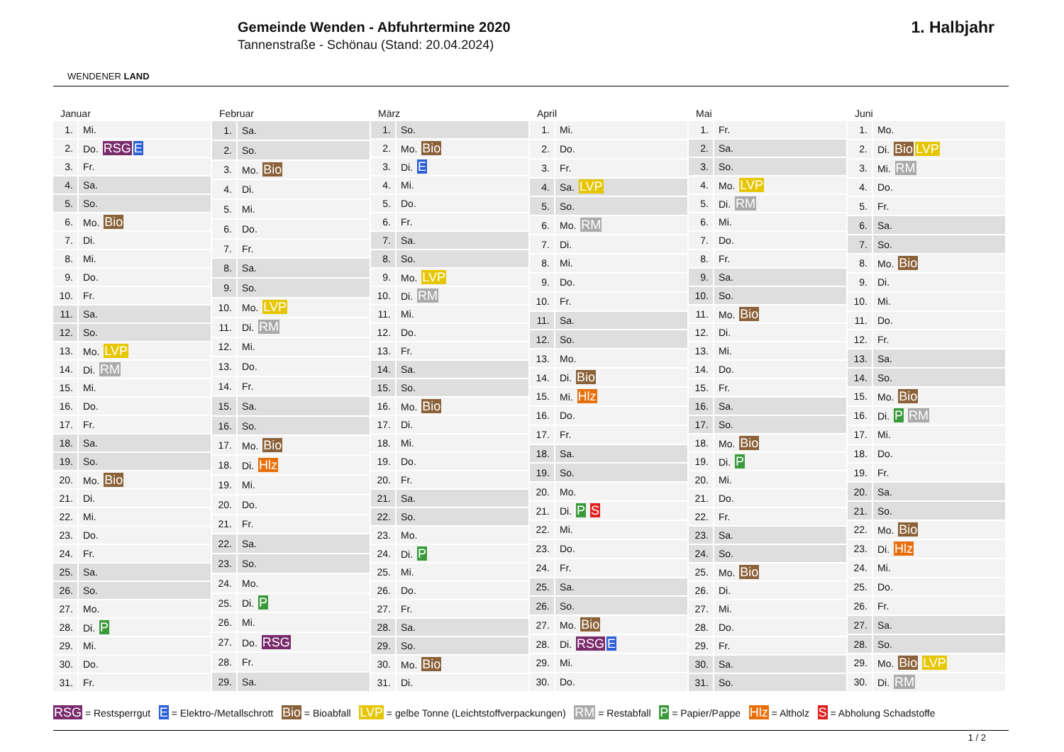WENDENER LAND
Gemeinde Wenden - Abfuhrtermine 2020
Tannenstraße - Schönau (Stand: 20.04.2024)
1. Halbjahr
Januar
| 1. | Mi. |
| 2. | Do. RSG E |
| 3. | Fr. |
| 4. | Sa. |
| 5. | So. |
| 6. | Mo. Bio |
| 7. | Di. |
| 8. | Mi. |
| 9. | Do. |
| 10. | Fr. |
| 11. | Sa. |
| 12. | So. |
| 13. | Mo. LVP |
| 14. | Di. RM |
| 15. | Mi. |
| 16. | Do. |
| 17. | Fr. |
| 18. | Sa. |
| 19. | So. |
| 20. | Mo. Bio |
| 21. | Di. |
| 22. | Mi. |
| 23. | Do. |
| 24. | Fr. |
| 25. | Sa. |
| 26. | So. |
| 27. | Mo. |
| 28. | Di. P |
| 29. | Mi. |
| 30. | Do. |
| 31. | Fr. |
Februar
| 1. | Sa. |
| 2. | So. |
| 3. | Mo. Bio |
| 4. | Di. |
| 5. | Mi. |
| 6. | Do. |
| 7. | Fr. |
| 8. | Sa. |
| 9. | So. |
| 10. | Mo. LVP |
| 11. | Di. RM |
| 12. | Mi. |
| 13. | Do. |
| 14. | Fr. |
| 15. | Sa. |
| 16. | So. |
| 17. | Mo. Bio |
| 18. | Di. Hlz |
| 19. | Mi. |
| 20. | Do. |
| 21. | Fr. |
| 22. | Sa. |
| 23. | So. |
| 24. | Mo. |
| 25. | Di. P |
| 26. | Mi. |
| 27. | Do. RSG |
| 28. | Fr. |
| 29. | Sa. |
März
| 1. | So. |
| 2. | Mo. Bio |
| 3. | Di. E |
| 4. | Mi. |
| 5. | Do. |
| 6. | Fr. |
| 7. | Sa. |
| 8. | So. |
| 9. | Mo. LVP |
| 10. | Di. RM |
| 11. | Mi. |
| 12. | Do. |
| 13. | Fr. |
| 14. | Sa. |
| 15. | So. |
| 16. | Mo. Bio |
| 17. | Di. |
| 18. | Mi. |
| 19. | Do. |
| 20. | Fr. |
| 21. | Sa. |
| 22. | So. |
| 23. | Mo. |
| 24. | Di. P |
| 25. | Mi. |
| 26. | Do. |
| 27. | Fr. |
| 28. | Sa. |
| 29. | So. |
| 30. | Mo. Bio |
| 31. | Di. |
April
| 1. | Mi. |
| 2. | Do. |
| 3. | Fr. |
| 4. | Sa. LVP |
| 5. | So. |
| 6. | Mo. RM |
| 7. | Di. |
| 8. | Mi. |
| 9. | Do. |
| 10. | Fr. |
| 11. | Sa. |
| 12. | So. |
| 13. | Mo. |
| 14. | Di. Bio |
| 15. | Mi. Hlz |
| 16. | Do. |
| 17. | Fr. |
| 18. | Sa. |
| 19. | So. |
| 20. | Mo. |
| 21. | Di. P S |
| 22. | Mi. |
| 23. | Do. |
| 24. | Fr. |
| 25. | Sa. |
| 26. | So. |
| 27. | Mo. Bio |
| 28. | Di. RSG E |
| 29. | Mi. |
| 30. | Do. |
Mai
| 1. | Fr. |
| 2. | Sa. |
| 3. | So. |
| 4. | Mo. LVP |
| 5. | Di. RM |
| 6. | Mi. |
| 7. | Do. |
| 8. | Fr. |
| 9. | Sa. |
| 10. | So. |
| 11. | Mo. Bio |
| 12. | Di. |
| 13. | Mi. |
| 14. | Do. |
| 15. | Fr. |
| 16. | Sa. |
| 17. | So. |
| 18. | Mo. Bio |
| 19. | Di. P |
| 20. | Mi. |
| 21. | Do. |
| 22. | Fr. |
| 23. | Sa. |
| 24. | So. |
| 25. | Mo. Bio |
| 26. | Di. |
| 27. | Mi. |
| 28. | Do. |
| 29. | Fr. |
| 30. | Sa. |
| 31. | So. |
Juni
| 1. | Mo. |
| 2. | Di. Bio LVP |
| 3. | Mi. RM |
| 4. | Do. |
| 5. | Fr. |
| 6. | Sa. |
| 7. | So. |
| 8. | Mo. Bio |
| 9. | Di. |
| 10. | Mi. |
| 11. | Do. |
| 12. | Fr. |
| 13. | Sa. |
| 14. | So. |
| 15. | Mo. Bio |
| 16. | Di. P RM |
| 17. | Mi. |
| 18. | Do. |
| 19. | Fr. |
| 20. | Sa. |
| 21. | So. |
| 22. | Mo. Bio |
| 23. | Di. Hlz |
| 24. | Mi. |
| 25. | Do. |
| 26. | Fr. |
| 27. | Sa. |
| 28. | So. |
| 29. | Mo. Bio LVP |
| 30. | Di. RM |
RSG = Restsperrgut E = Elektro-/Metallschrott Bio = Bioabfall LVP = gelbe Tonne (Leichtstoffverpackungen) RM = Restabfall P = Papier/Pappe Hlz = Altholz S = Abholung Schadstoffe
1 / 2